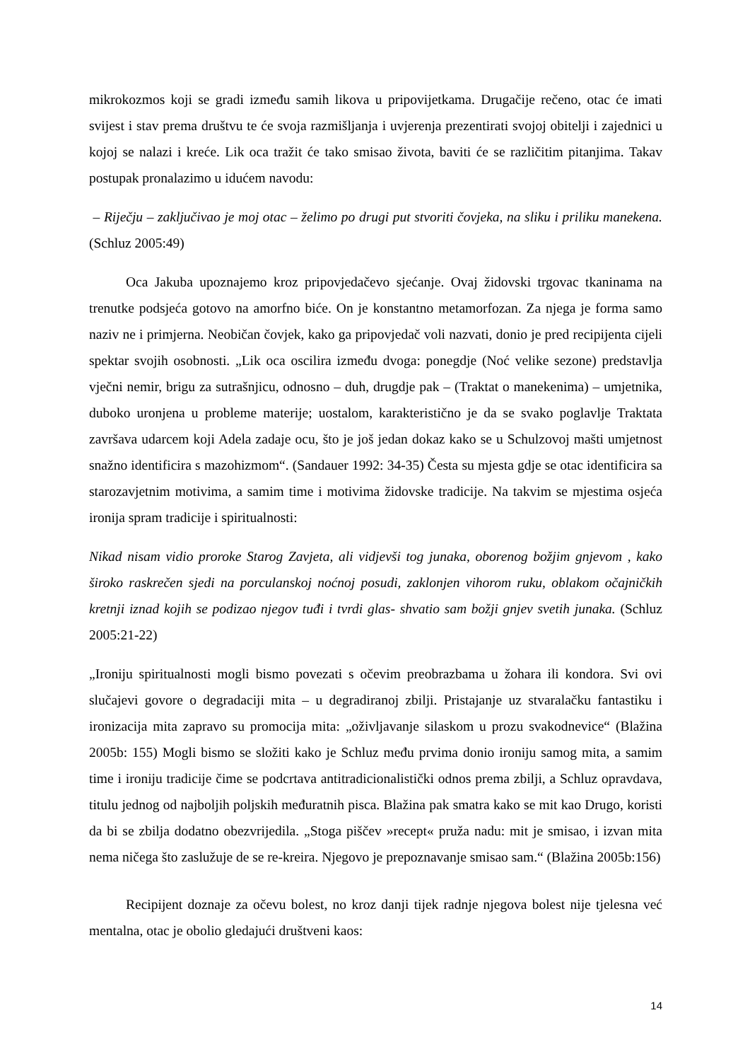mikrokozmos koji se gradi između samih likova u pripovijetkama. Drugačije rečeno, otac će imati svijest i stav prema društvu te će svoja razmišljanja i uvjerenja prezentirati svojoj obitelji i zajednici u kojoj se nalazi i kreće. Lik oca tražit će tako smisao života, baviti će se različitim pitanjima. Takav postupak pronalazimo u idućem navodu:
– Riječju – zaključivao je moj otac – želimo po drugi put stvoriti čovjeka, na sliku i priliku manekena. (Schluz 2005:49)
Oca Jakuba upoznajemo kroz pripovjedačevo sjećanje. Ovaj židovski trgovac tkaninama na trenutke podsjeća gotovo na amorfno biće. On je konstantno metamorfozan. Za njega je forma samo naziv ne i primjerna. Neobičan čovjek, kako ga pripovjedač voli nazvati, donio je pred recipijenta cijeli spektar svojih osobnosti. „Lik oca oscilira između dvoga: ponegdje (Noć velike sezone) predstavlja vječni nemir, brigu za sutrašnjicu, odnosno – duh, drugdje pak – (Traktat o manekenima) – umjetnika, duboko uronjena u probleme materije; uostalom, karakteristično je da se svako poglavlje Traktata završava udarcem koji Adela zadaje ocu, što je još jedan dokaz kako se u Schulzovoj mašti umjetnost snažno identificira s mazohizmom“. (Sandauer 1992: 34-35) Česta su mjesta gdje se otac identificira sa starozavjetnim motivima, a samim time i motivima židovske tradicije. Na takvim se mjestima osjeća ironija spram tradicije i spiritualnosti:
Nikad nisam vidio proroke Starog Zavjeta, ali vidjevši tog junaka, oborenog božjim gnjevom , kako široko raskrečen sjedi na porculanskoj noćnoj posudi, zaklonjen vihorom ruku, oblakom očajničkih kretnji iznad kojih se podizao njegov tuđi i tvrdi glas- shvatio sam božji gnjev svetih junaka. (Schluz 2005:21-22)
„Ironiju spiritualnosti mogli bismo povezati s očevim preobrazbama u žohara ili kondora. Svi ovi slučajevi govore o degradaciji mita – u degradiranoj zbilji. Pristajanje uz stvaralačku fantastiku i ironizacija mita zapravo su promocija mita: „oživljavanje silaskom u prozu svakodnevice“ (Blažina 2005b: 155) Mogli bismo se složiti kako je Schluz među prvima donio ironiju samog mita, a samim time i ironiju tradicije čime se podcrtava antitradicionalistički odnos prema zbilji, a Schluz opravdava, titulu jednog od najboljih poljskih međuratnih pisca. Blažina pak smatra kako se mit kao Drugo, koristi da bi se zbilja dodatno obezvrijedila. „Stoga piščev »recept« pruža nadu: mit je smisao, i izvan mita nema ničega što zaslužuje de se re-kreira. Njegovo je prepoznavanje smisao sam.“ (Blažina 2005b:156)
Recipijent doznaje za očevu bolest, no kroz danji tijek radnje njegova bolest nije tjelesna već mentalna, otac je obolio gledajući društveni kaos:
14